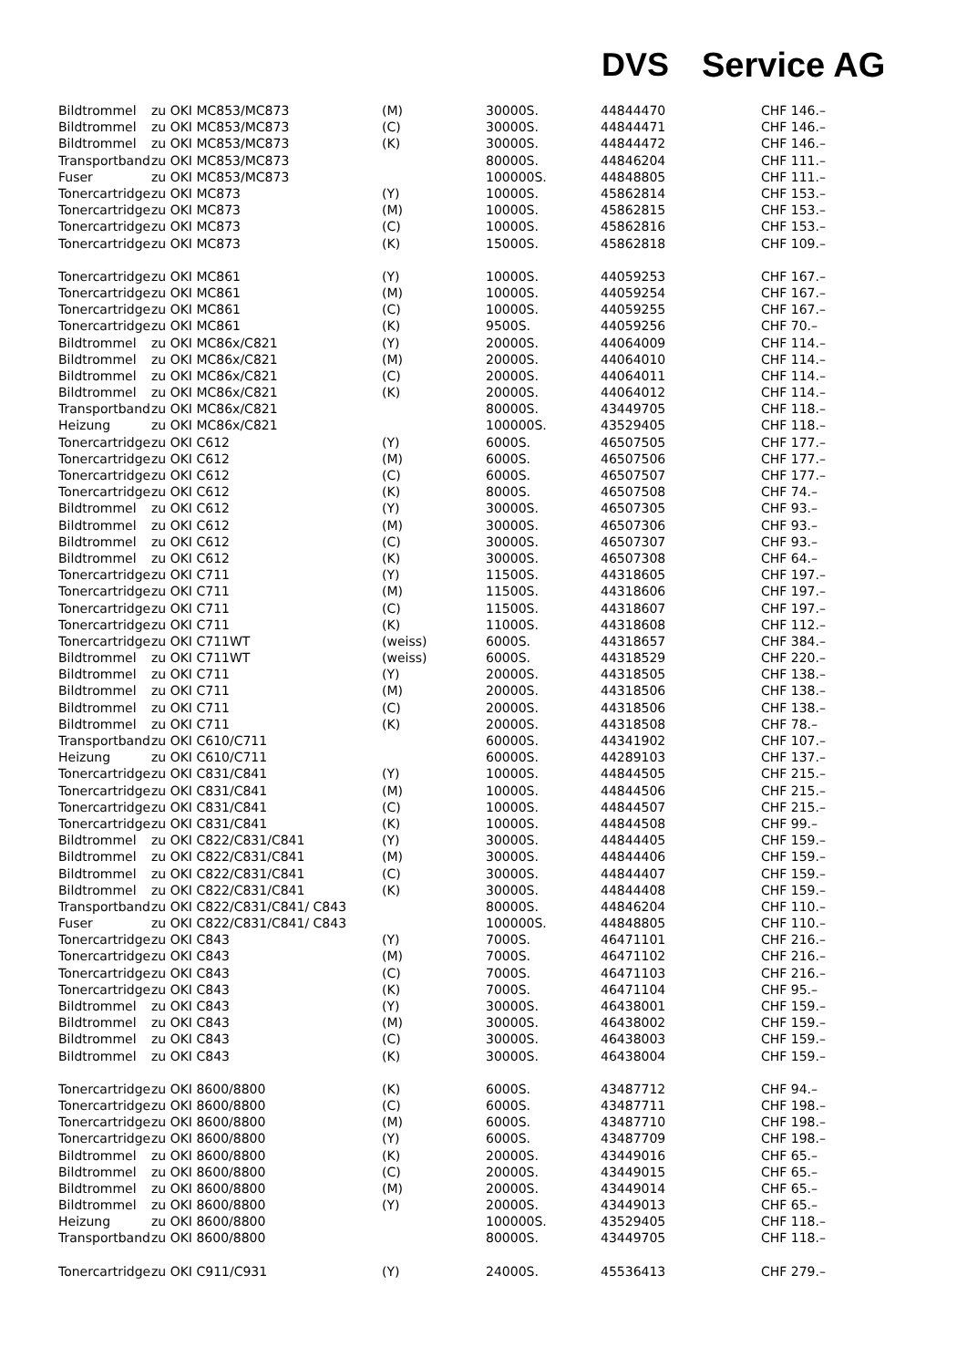DVS Service AG
| Bildtrommel | zu OKI MC853/MC873 | (M) | 30000S. | 44844470 | CHF 146.– |
| Bildtrommel | zu OKI MC853/MC873 | (C) | 30000S. | 44844471 | CHF 146.– |
| Bildtrommel | zu OKI MC853/MC873 | (K) | 30000S. | 44844472 | CHF 146.– |
| Transportband | zu OKI MC853/MC873 | | 80000S. | 44846204 | CHF 111.– |
| Fuser | zu OKI MC853/MC873 | | 100000S. | 44848805 | CHF 111.– |
| Tonercartridge | zu OKI MC873 | (Y) | 10000S. | 45862814 | CHF 153.– |
| Tonercartridge | zu OKI MC873 | (M) | 10000S. | 45862815 | CHF 153.– |
| Tonercartridge | zu OKI MC873 | (C) | 10000S. | 45862816 | CHF 153.– |
| Tonercartridge | zu OKI MC873 | (K) | 15000S. | 45862818 | CHF 109.– |
| Tonercartridge | zu OKI MC861 | (Y) | 10000S. | 44059253 | CHF 167.– |
| Tonercartridge | zu OKI MC861 | (M) | 10000S. | 44059254 | CHF 167.– |
| Tonercartridge | zu OKI MC861 | (C) | 10000S. | 44059255 | CHF 167.– |
| Tonercartridge | zu OKI MC861 | (K) | 9500S. | 44059256 | CHF 70.– |
| Bildtrommel | zu OKI MC86x/C821 | (Y) | 20000S. | 44064009 | CHF 114.– |
| Bildtrommel | zu OKI MC86x/C821 | (M) | 20000S. | 44064010 | CHF 114.– |
| Bildtrommel | zu OKI MC86x/C821 | (C) | 20000S. | 44064011 | CHF 114.– |
| Bildtrommel | zu OKI MC86x/C821 | (K) | 20000S. | 44064012 | CHF 114.– |
| Transportband | zu OKI MC86x/C821 | | 80000S. | 43449705 | CHF 118.– |
| Heizung | zu OKI MC86x/C821 | | 100000S. | 43529405 | CHF 118.– |
| Tonercartridge | zu OKI C612 | (Y) | 6000S. | 46507505 | CHF 177.– |
| Tonercartridge | zu OKI C612 | (M) | 6000S. | 46507506 | CHF 177.– |
| Tonercartridge | zu OKI C612 | (C) | 6000S. | 46507507 | CHF 177.– |
| Tonercartridge | zu OKI C612 | (K) | 8000S. | 46507508 | CHF 74.– |
| Bildtrommel | zu OKI C612 | (Y) | 30000S. | 46507305 | CHF 93.– |
| Bildtrommel | zu OKI C612 | (M) | 30000S. | 46507306 | CHF 93.– |
| Bildtrommel | zu OKI C612 | (C) | 30000S. | 46507307 | CHF 93.– |
| Bildtrommel | zu OKI C612 | (K) | 30000S. | 46507308 | CHF 64.– |
| Tonercartridge | zu OKI C711 | (Y) | 11500S. | 44318605 | CHF 197.– |
| Tonercartridge | zu OKI C711 | (M) | 11500S. | 44318606 | CHF 197.– |
| Tonercartridge | zu OKI C711 | (C) | 11500S. | 44318607 | CHF 197.– |
| Tonercartridge | zu OKI C711 | (K) | 11000S. | 44318608 | CHF 112.– |
| Tonercartridge | zu OKI C711WT | (weiss) | 6000S. | 44318657 | CHF 384.– |
| Bildtrommel | zu OKI C711WT | (weiss) | 6000S. | 44318529 | CHF 220.– |
| Bildtrommel | zu OKI C711 | (Y) | 20000S. | 44318505 | CHF 138.– |
| Bildtrommel | zu OKI C711 | (M) | 20000S. | 44318506 | CHF 138.– |
| Bildtrommel | zu OKI C711 | (C) | 20000S. | 44318506 | CHF 138.– |
| Bildtrommel | zu OKI C711 | (K) | 20000S. | 44318508 | CHF 78.– |
| Transportband | zu OKI C610/C711 | | 60000S. | 44341902 | CHF 107.– |
| Heizung | zu OKI C610/C711 | | 60000S. | 44289103 | CHF 137.– |
| Tonercartridge | zu OKI C831/C841 | (Y) | 10000S. | 44844505 | CHF 215.– |
| Tonercartridge | zu OKI C831/C841 | (M) | 10000S. | 44844506 | CHF 215.– |
| Tonercartridge | zu OKI C831/C841 | (C) | 10000S. | 44844507 | CHF 215.– |
| Tonercartridge | zu OKI C831/C841 | (K) | 10000S. | 44844508 | CHF 99.– |
| Bildtrommel | zu OKI C822/C831/C841 | (Y) | 30000S. | 44844405 | CHF 159.– |
| Bildtrommel | zu OKI C822/C831/C841 | (M) | 30000S. | 44844406 | CHF 159.– |
| Bildtrommel | zu OKI C822/C831/C841 | (C) | 30000S. | 44844407 | CHF 159.– |
| Bildtrommel | zu OKI C822/C831/C841 | (K) | 30000S. | 44844408 | CHF 159.– |
| Transportband | zu OKI C822/C831/C841/ C843 | | 80000S. | 44846204 | CHF 110.– |
| Fuser | zu OKI C822/C831/C841/ C843 | | 100000S. | 44848805 | CHF 110.– |
| Tonercartridge | zu OKI C843 | (Y) | 7000S. | 46471101 | CHF 216.– |
| Tonercartridge | zu OKI C843 | (M) | 7000S. | 46471102 | CHF 216.– |
| Tonercartridge | zu OKI C843 | (C) | 7000S. | 46471103 | CHF 216.– |
| Tonercartridge | zu OKI C843 | (K) | 7000S. | 46471104 | CHF 95.– |
| Bildtrommel | zu OKI C843 | (Y) | 30000S. | 46438001 | CHF 159.– |
| Bildtrommel | zu OKI C843 | (M) | 30000S. | 46438002 | CHF 159.– |
| Bildtrommel | zu OKI C843 | (C) | 30000S. | 46438003 | CHF 159.– |
| Bildtrommel | zu OKI C843 | (K) | 30000S. | 46438004 | CHF 159.– |
| Tonercartridge | zu OKI 8600/8800 | (K) | 6000S. | 43487712 | CHF 94.– |
| Tonercartridge | zu OKI 8600/8800 | (C) | 6000S. | 43487711 | CHF 198.– |
| Tonercartridge | zu OKI 8600/8800 | (M) | 6000S. | 43487710 | CHF 198.– |
| Tonercartridge | zu OKI 8600/8800 | (Y) | 6000S. | 43487709 | CHF 198.– |
| Bildtrommel | zu OKI 8600/8800 | (K) | 20000S. | 43449016 | CHF 65.– |
| Bildtrommel | zu OKI 8600/8800 | (C) | 20000S. | 43449015 | CHF 65.– |
| Bildtrommel | zu OKI 8600/8800 | (M) | 20000S. | 43449014 | CHF 65.– |
| Bildtrommel | zu OKI 8600/8800 | (Y) | 20000S. | 43449013 | CHF 65.– |
| Heizung | zu OKI 8600/8800 | | 100000S. | 43529405 | CHF 118.– |
| Transportband | zu OKI 8600/8800 | | 80000S. | 43449705 | CHF 118.– |
| Tonercartridge | zu OKI C911/C931 | (Y) | 24000S. | 45536413 | CHF 279.– |